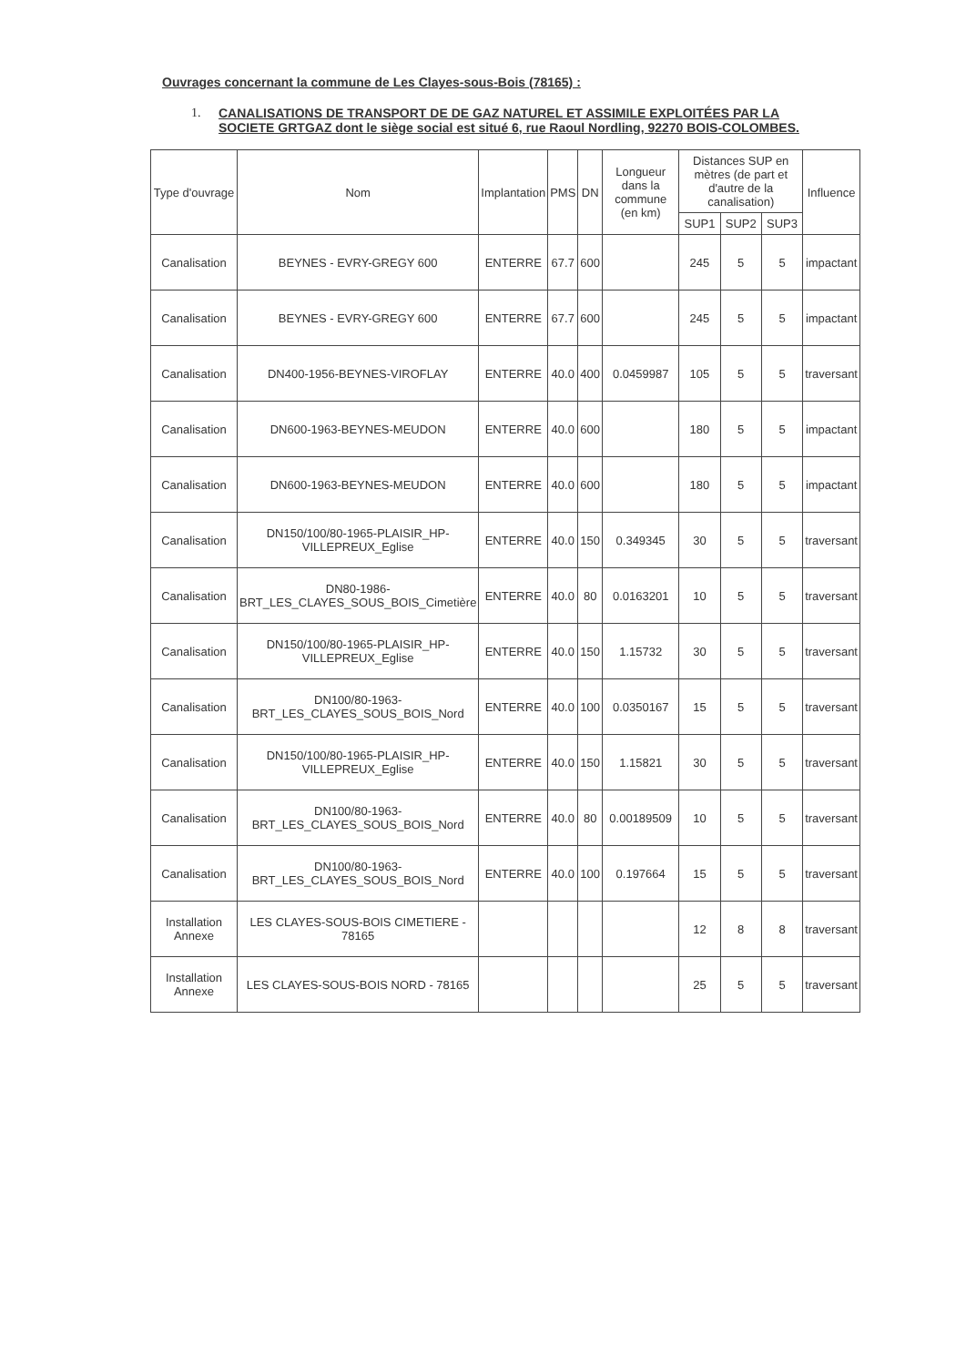Ouvrages concernant la commune de Les Clayes-sous-Bois (78165) :
1. CANALISATIONS DE TRANSPORT DE DE GAZ NATUREL ET ASSIMILE EXPLOITÉES PAR LA SOCIETE GRTGAZ dont le siège social est situé 6, rue Raoul Nordling, 92270 BOIS-COLOMBES.
| Type d'ouvrage | Nom | Implantation | PMS | DN | Longueur dans la commune (en km) | Distances SUP en mètres (de part et d'autre de la canalisation) | | | Influence |
| --- | --- | --- | --- | --- | --- | --- | --- | --- | --- |
| | | | | | | SUP1 | SUP2 | SUP3 | |
| Canalisation | BEYNES - EVRY-GREGY 600 | ENTERRE | 67.7 | 600 | | 245 | 5 | 5 | impactant |
| Canalisation | BEYNES - EVRY-GREGY 600 | ENTERRE | 67.7 | 600 | | 245 | 5 | 5 | impactant |
| Canalisation | DN400-1956-BEYNES-VIROFLAY | ENTERRE | 40.0 | 400 | 0.0459987 | 105 | 5 | 5 | traversant |
| Canalisation | DN600-1963-BEYNES-MEUDON | ENTERRE | 40.0 | 600 | | 180 | 5 | 5 | impactant |
| Canalisation | DN600-1963-BEYNES-MEUDON | ENTERRE | 40.0 | 600 | | 180 | 5 | 5 | impactant |
| Canalisation | DN150/100/80-1965-PLAISIR_HP-VILLEPREUX_Eglise | ENTERRE | 40.0 | 150 | 0.349345 | 30 | 5 | 5 | traversant |
| Canalisation | DN80-1986-BRT_LES_CLAYES_SOUS_BOIS_Cimetière | ENTERRE | 40.0 | 80 | 0.0163201 | 10 | 5 | 5 | traversant |
| Canalisation | DN150/100/80-1965-PLAISIR_HP-VILLEPREUX_Eglise | ENTERRE | 40.0 | 150 | 1.15732 | 30 | 5 | 5 | traversant |
| Canalisation | DN100/80-1963-BRT_LES_CLAYES_SOUS_BOIS_Nord | ENTERRE | 40.0 | 100 | 0.0350167 | 15 | 5 | 5 | traversant |
| Canalisation | DN150/100/80-1965-PLAISIR_HP-VILLEPREUX_Eglise | ENTERRE | 40.0 | 150 | 1.15821 | 30 | 5 | 5 | traversant |
| Canalisation | DN100/80-1963-BRT_LES_CLAYES_SOUS_BOIS_Nord | ENTERRE | 40.0 | 80 | 0.00189509 | 10 | 5 | 5 | traversant |
| Canalisation | DN100/80-1963-BRT_LES_CLAYES_SOUS_BOIS_Nord | ENTERRE | 40.0 | 100 | 0.197664 | 15 | 5 | 5 | traversant |
| Installation Annexe | LES CLAYES-SOUS-BOIS CIMETIERE - 78165 | | | | | 12 | 8 | 8 | traversant |
| Installation Annexe | LES CLAYES-SOUS-BOIS NORD - 78165 | | | | | 25 | 5 | 5 | traversant |